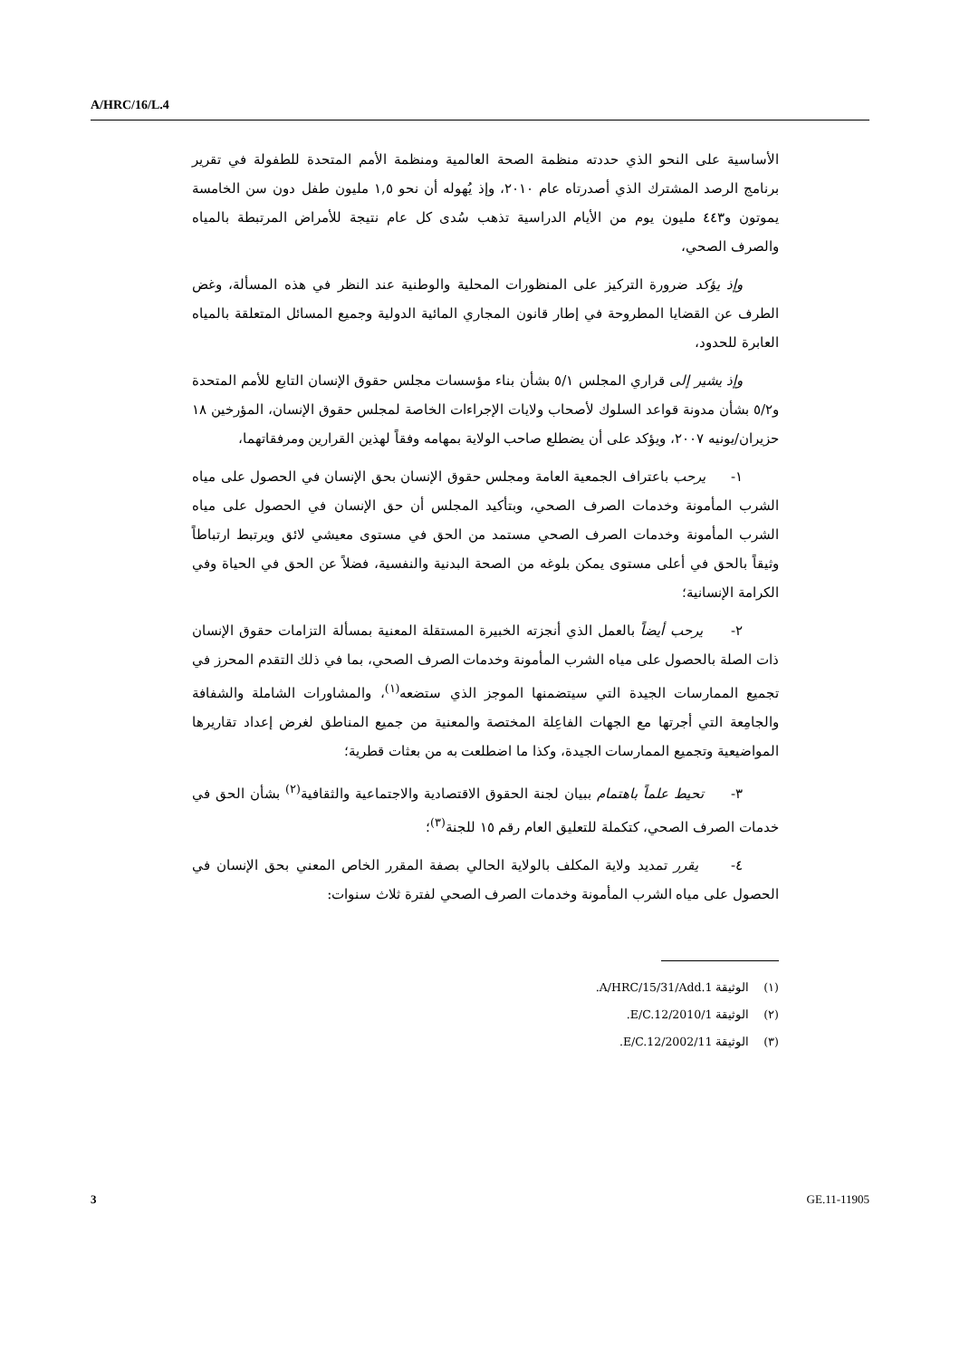A/HRC/16/L.4
الأساسية على النحو الذي حددته منظمة الصحة العالمية ومنظمة الأمم المتحدة للطفولة في تقرير برنامج الرصد المشترك الذي أصدرتاه عام ٢٠١٠، وإذ يُهوله أن نحو ١,٥ مليون طفل دون سن الخامسة يموتون و٤٤٣ مليون يوم من الأيام الدراسية تذهب سُدى كل عام نتيجة للأمراض المرتبطة بالمياه والصرف الصحي،
وإذ يؤكد ضرورة التركيز على المنظورات المحلية والوطنية عند النظر في هذه المسألة، وغض الطرف عن القضايا المطروحة في إطار قانون المجاري المائية الدولية وجميع المسائل المتعلقة بالمياه العابرة للحدود،
وإذ يشير إلى قراري المجلس ٥/١ بشأن بناء مؤسسات مجلس حقوق الإنسان التابع للأمم المتحدة و٥/٢ بشأن مدونة قواعد السلوك لأصحاب ولايات الإجراءات الخاصة لمجلس حقوق الإنسان، المؤرخين ١٨ حزيران/يونيه ٢٠٠٧، ويؤكد على أن يضطلع صاحب الولاية بمهامه وفقاً لهذين القرارين ومرفقاتهما،
١- يرحب باعتراف الجمعية العامة ومجلس حقوق الإنسان بحق الإنسان في الحصول على مياه الشرب المأمونة وخدمات الصرف الصحي، وبتأكيد المجلس أن حق الإنسان في الحصول على مياه الشرب المأمونة وخدمات الصرف الصحي مستمد من الحق في مستوى معيشي لائق ويرتبط ارتباطاً وثيقاً بالحق في أعلى مستوى يمكن بلوغه من الصحة البدنية والنفسية، فضلاً عن الحق في الحياة وفي الكرامة الإنسانية؛
٢- يرحب أيضاً بالعمل الذي أنجزته الخبيرة المستقلة المعنية بمسألة التزامات حقوق الإنسان ذات الصلة بالحصول على مياه الشرب المأمونة وخدمات الصرف الصحي، بما في ذلك التقدم المحرز في تجميع الممارسات الجيدة التي سيتضمنها الموجز الذي ستضعه<sup>(١)</sup>، والمشاورات الشاملة والشفافة والجامِعة التي أجرتها مع الجهات الفاعِلة المختصة والمعنية من جميع المناطق لغرض إعداد تقاريرها المواضيعية وتجميع الممارسات الجيدة، وكذا ما اضطلعت به من بعثات قطرية؛
٣- تحيط علماً باهتمام ببيان لجنة الحقوق الاقتصادية والاجتماعية والثقافية<sup>(٢)</sup> بشأن الحق في خدمات الصرف الصحي، كتكملة للتعليق العام رقم ١٥ للجنة<sup>(٣)</sup>؛
٤- يقرر تمديد ولاية المكلف بالولاية الحالي بصفة المقرر الخاص المعني بحق الإنسان في الحصول على مياه الشرب المأمونة وخدمات الصرف الصحي لفترة ثلاث سنوات:
(١) الوثيقة A/HRC/15/31/Add.1.
(٢) الوثيقة E/C.12/2010/1.
(٣) الوثيقة E/C.12/2002/11.
3 GE.11-11905